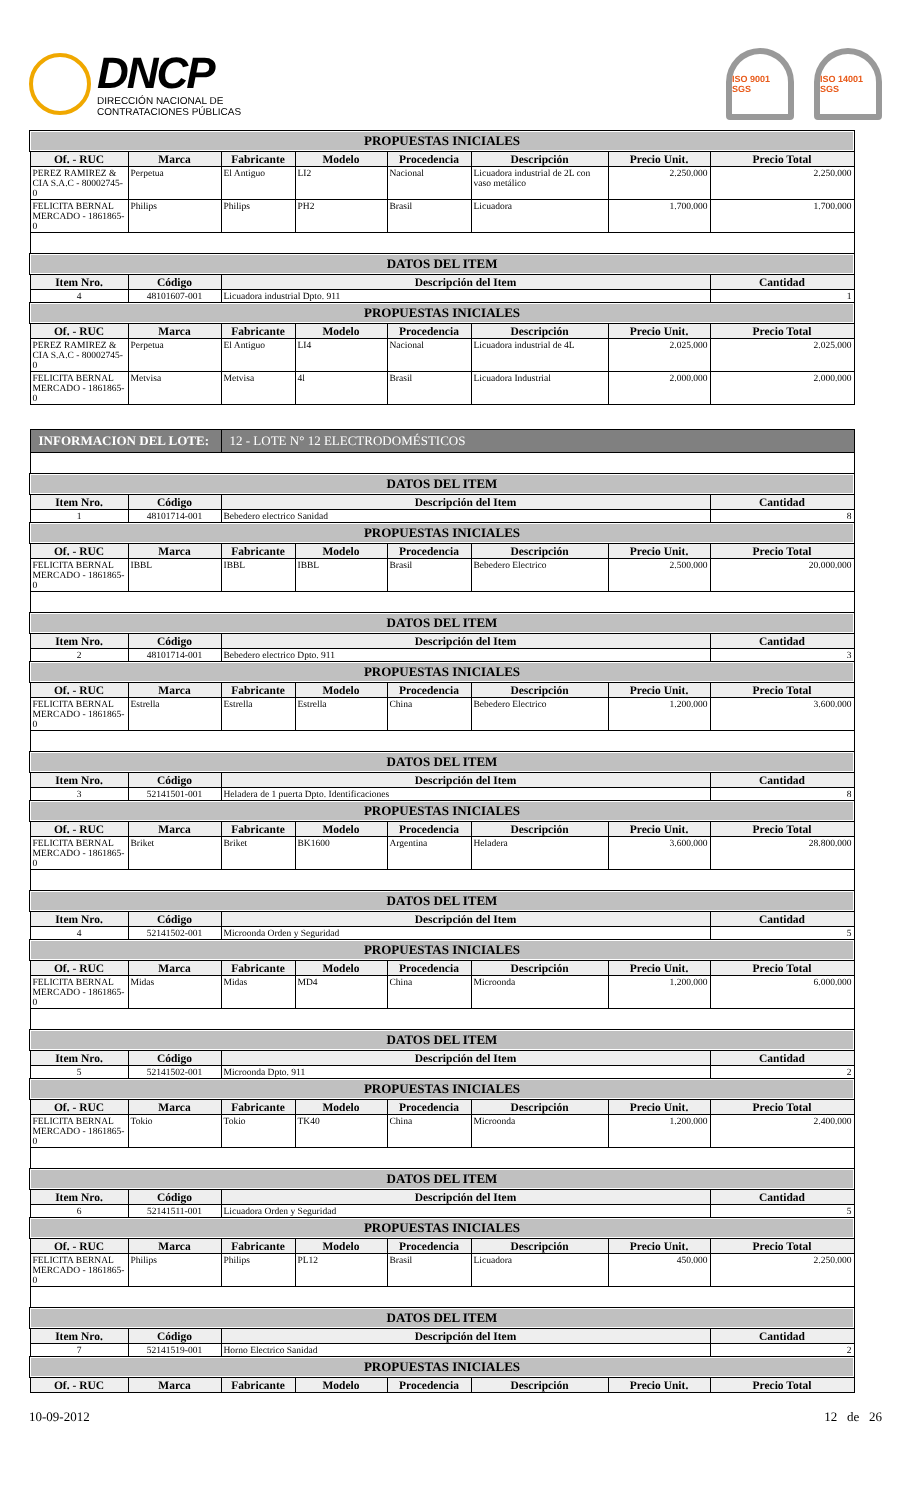DNCP
DIRECCIÓN NACIONAL DE
CONTRATACIONES PÚBLICAS
ISO 9001 SGS ISO 14001 SGS
| PROPUESTAS INICIALES | | | | | | | |
| Of. - RUC | Marca | Fabricante | Modelo | Procedencia | Descripción | Precio Unit. | Precio Total |
| PEREZ RAMIREZ & CIA S.A.C - 80002745-0 | Perpetua | El Antiguo | LI2 | Nacional | Licuadora industrial de 2L con vaso metálico | 2.250.000 | 2.250.000 |
| FELICITA BERNAL MERCADO - 1861865-0 | Philips | Philips | PH2 | Brasil | Licuadora | 1.700.000 | 1.700.000 |
| DATOS DEL ITEM | | | | | | | |
| Item Nro. | Código | Descripción del Item | | | | | Cantidad |
| 4 | 48101607-001 | Licuadora industrial Dpto. 911 | | | | | 1 |
| PROPUESTAS INICIALES | | | | | | | |
| Of. - RUC | Marca | Fabricante | Modelo | Procedencia | Descripción | Precio Unit. | Precio Total |
| PEREZ RAMIREZ & CIA S.A.C - 80002745-0 | Perpetua | El Antiguo | LI4 | Nacional | Licuadora industrial de 4L | 2.025.000 | 2.025.000 |
| FELICITA BERNAL MERCADO - 1861865-0 | Metvisa | Metvisa | 4l | Brasil | Licuadora Industrial | 2.000.000 | 2.000.000 |
| INFORMACION DEL LOTE: | | 12 - LOTE N° 12 ELECTRODOMÉSTICOS | | | | | |
| DATOS DEL ITEM | | | | | | | |
| Item Nro. | Código | Descripción del Item | | | | | Cantidad |
| 1 | 48101714-001 | Bebedero electrico Sanidad | | | | | 8 |
| PROPUESTAS INICIALES | | | | | | | |
| Of. - RUC | Marca | Fabricante | Modelo | Procedencia | Descripción | Precio Unit. | Precio Total |
| FELICITA BERNAL MERCADO - 1861865-0 | IBBL | IBBL | IBBL | Brasil | Bebedero Electrico | 2.500.000 | 20.000.000 |
| DATOS DEL ITEM | | | | | | | |
| Item Nro. | Código | Descripción del Item | | | | | Cantidad |
| 2 | 48101714-001 | Bebedero electrico Dpto. 911 | | | | | 3 |
| PROPUESTAS INICIALES | | | | | | | |
| Of. - RUC | Marca | Fabricante | Modelo | Procedencia | Descripción | Precio Unit. | Precio Total |
| FELICITA BERNAL MERCADO - 1861865-0 | Estrella | Estrella | Estrella | China | Bebedero Electrico | 1.200.000 | 3.600.000 |
| DATOS DEL ITEM | | | | | | | |
| Item Nro. | Código | Descripción del Item | | | | | Cantidad |
| 3 | 52141501-001 | Heladera de 1 puerta Dpto. Identificaciones | | | | | 8 |
| PROPUESTAS INICIALES | | | | | | | |
| Of. - RUC | Marca | Fabricante | Modelo | Procedencia | Descripción | Precio Unit. | Precio Total |
| FELICITA BERNAL MERCADO - 1861865-0 | Briket | Briket | BK1600 | Argentina | Heladera | 3.600.000 | 28.800.000 |
| DATOS DEL ITEM | | | | | | | |
| Item Nro. | Código | Descripción del Item | | | | | Cantidad |
| 4 | 52141502-001 | Microonda Orden y Seguridad | | | | | 5 |
| PROPUESTAS INICIALES | | | | | | | |
| Of. - RUC | Marca | Fabricante | Modelo | Procedencia | Descripción | Precio Unit. | Precio Total |
| FELICITA BERNAL MERCADO - 1861865-0 | Midas | Midas | MD4 | China | Microonda | 1.200.000 | 6.000.000 |
| DATOS DEL ITEM | | | | | | | |
| Item Nro. | Código | Descripción del Item | | | | | Cantidad |
| 5 | 52141502-001 | Microonda Dpto. 911 | | | | | 2 |
| PROPUESTAS INICIALES | | | | | | | |
| Of. - RUC | Marca | Fabricante | Modelo | Procedencia | Descripción | Precio Unit. | Precio Total |
| FELICITA BERNAL MERCADO - 1861865-0 | Tokio | Tokio | TK40 | China | Microonda | 1.200.000 | 2.400.000 |
| DATOS DEL ITEM | | | | | | | |
| Item Nro. | Código | Descripción del Item | | | | | Cantidad |
| 6 | 52141511-001 | Licuadora Orden y Seguridad | | | | | 5 |
| PROPUESTAS INICIALES | | | | | | | |
| Of. - RUC | Marca | Fabricante | Modelo | Procedencia | Descripción | Precio Unit. | Precio Total |
| FELICITA BERNAL MERCADO - 1861865-0 | Philips | Philips | PL12 | Brasil | Licuadora | 450.000 | 2.250.000 |
| DATOS DEL ITEM | | | | | | | |
| Item Nro. | Código | Descripción del Item | | | | | Cantidad |
| 7 | 52141519-001 | Horno Electrico Sanidad | | | | | 2 |
| PROPUESTAS INICIALES | | | | | | | |
| Of. - RUC | Marca | Fabricante | Modelo | Procedencia | Descripción | Precio Unit. | Precio Total |
10-09-2012 12 de 26